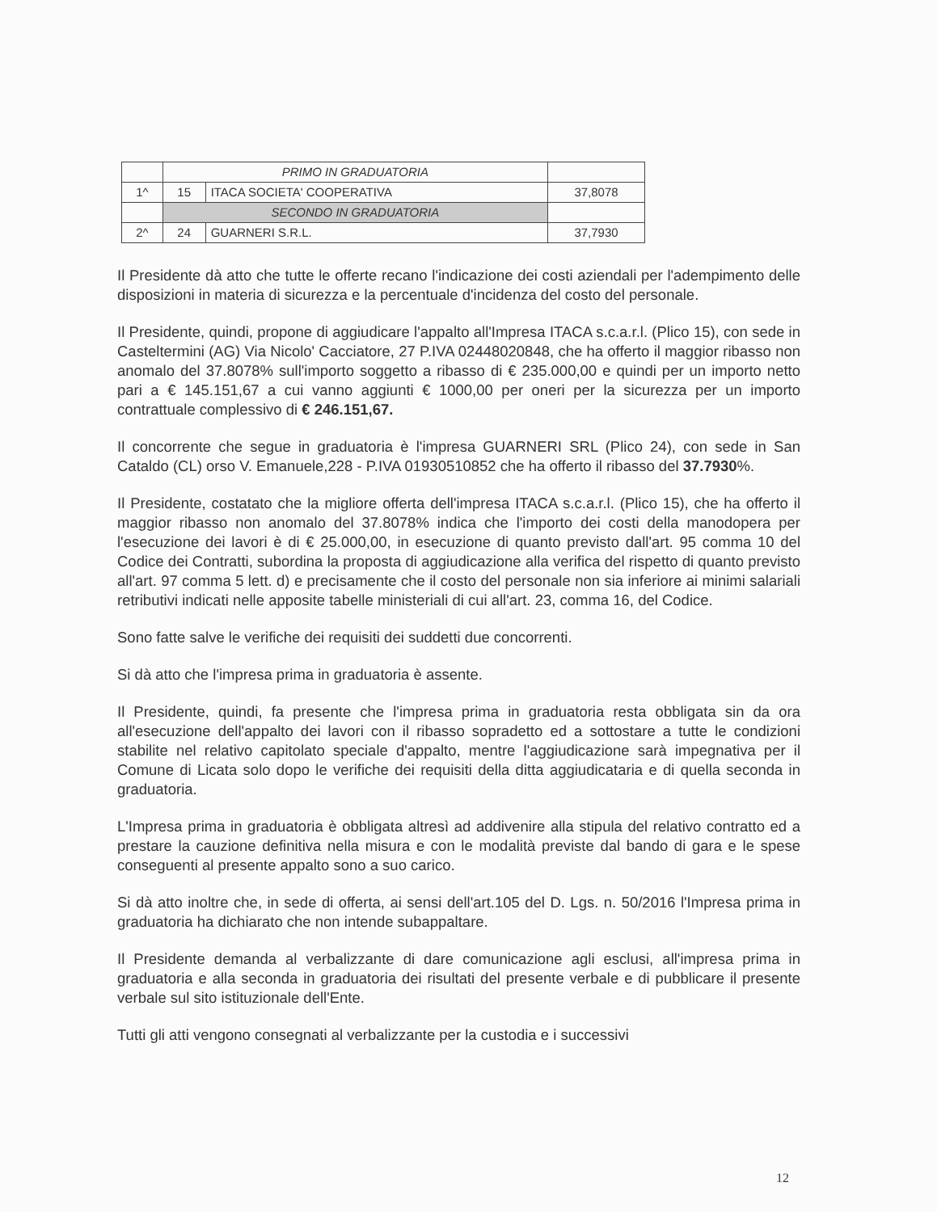| | PRIMO IN GRADUATORIA | | |
| 1^ | 15 | ITACA SOCIETA' COOPERATIVA | 37,8078 |
| | SECONDO IN GRADUATORIA | | |
| 2^ | 24 | GUARNERI S.R.L. | 37,7930 |
Il Presidente dà atto che tutte le offerte recano l'indicazione dei costi aziendali per l'adempimento delle disposizioni in materia di sicurezza e la percentuale d'incidenza del costo del personale.
Il Presidente, quindi, propone di aggiudicare l'appalto all'Impresa ITACA s.c.a.r.l. (Plico 15), con sede in Casteltermini (AG) Via Nicolo' Cacciatore, 27 P.IVA 02448020848, che ha offerto il maggior ribasso non anomalo del 37.8078% sull'importo soggetto a ribasso di € 235.000,00 e quindi per un importo netto pari a € 145.151,67 a cui vanno aggiunti € 1000,00 per oneri per la sicurezza per un importo contrattuale complessivo di € 246.151,67.
Il concorrente che segue in graduatoria è l'impresa GUARNERI SRL (Plico 24), con sede in San Cataldo (CL) orso V. Emanuele,228 - P.IVA 01930510852 che ha offerto il ribasso del 37.7930%.
Il Presidente, costatato che la migliore offerta dell'impresa ITACA s.c.a.r.l. (Plico 15), che ha offerto il maggior ribasso non anomalo del 37.8078% indica che l'importo dei costi della manodopera per l'esecuzione dei lavori è di € 25.000,00, in esecuzione di quanto previsto dall'art. 95 comma 10 del Codice dei Contratti, subordina la proposta di aggiudicazione alla verifica del rispetto di quanto previsto all'art. 97 comma 5 lett. d) e precisamente che il costo del personale non sia inferiore ai minimi salariali retributivi indicati nelle apposite tabelle ministeriali di cui all'art. 23, comma 16, del Codice.
Sono fatte salve le verifiche dei requisiti dei suddetti due concorrenti.
Si dà atto che l'impresa prima in graduatoria è assente.
Il Presidente, quindi, fa presente che l'impresa prima in graduatoria resta obbligata sin da ora all'esecuzione dell'appalto dei lavori con il ribasso sopradetto ed a sottostare a tutte le condizioni stabilite nel relativo capitolato speciale d'appalto, mentre l'aggiudicazione sarà impegnativa per il Comune di Licata solo dopo le verifiche dei requisiti della ditta aggiudicataria e di quella seconda in graduatoria.
L'Impresa prima in graduatoria è obbligata altresì ad addivenire alla stipula del relativo contratto ed a prestare la cauzione definitiva nella misura e con le modalità previste dal bando di gara e le spese conseguenti al presente appalto sono a suo carico.
Si dà atto inoltre che, in sede di offerta, ai sensi dell'art.105 del D. Lgs. n. 50/2016 l'Impresa prima in graduatoria ha dichiarato che non intende subappaltare.
Il Presidente demanda al verbalizzante di dare comunicazione agli esclusi, all'impresa prima in graduatoria e alla seconda in graduatoria dei risultati del presente verbale e di pubblicare il presente verbale sul sito istituzionale dell'Ente.
Tutti gli atti vengono consegnati al verbalizzante per la custodia e i successivi
12